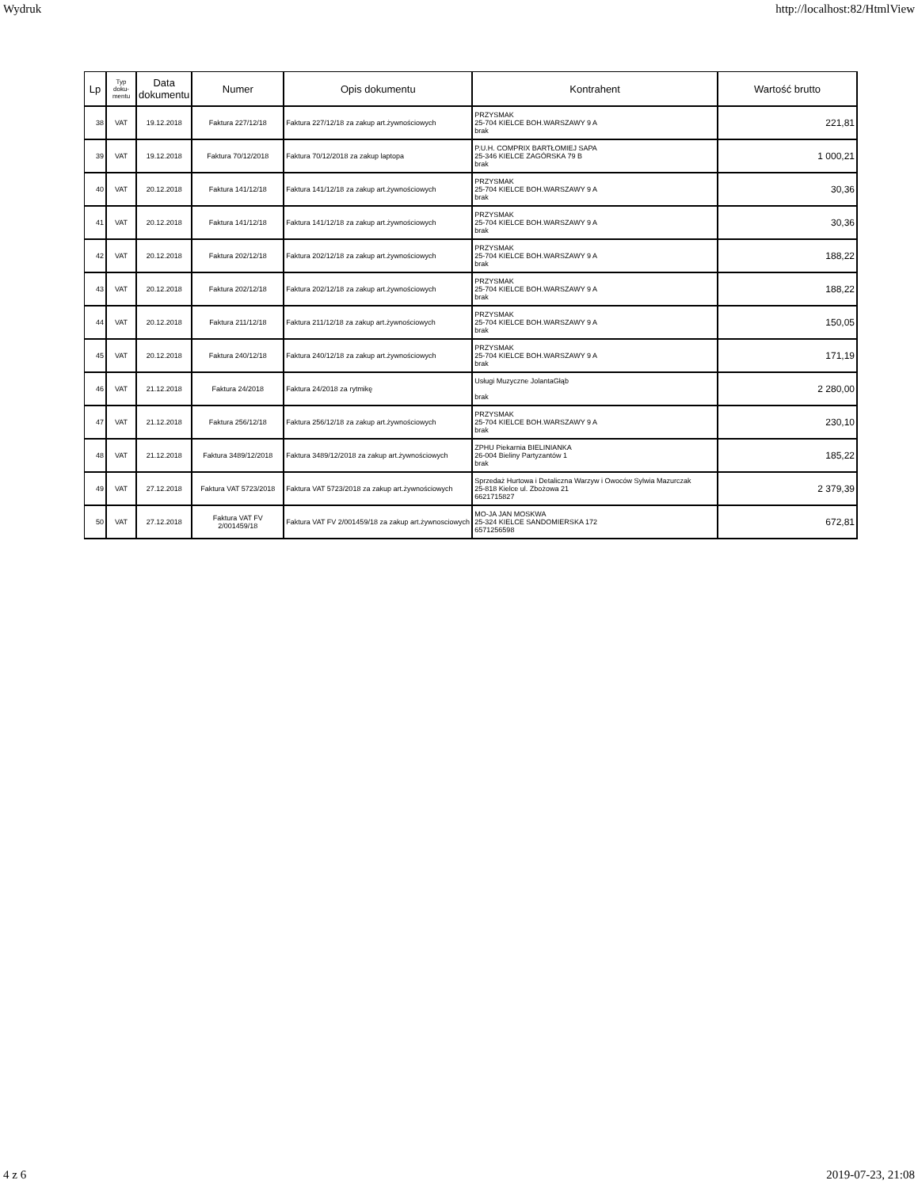Wydruk http://localhost:82/HtmlView
| Lp | Typ doku-mentu | Data dokumentu | Numer | Opis dokumentu | Kontrahent | Wartość brutto |
| --- | --- | --- | --- | --- | --- | --- |
| 38 | VAT | 19.12.2018 | Faktura 227/12/18 | Faktura 227/12/18 za zakup art.żywnościowych | PRZYSMAK 25-704 KIELCE BOH.WARSZAWY 9 A brak | 221,81 |
| 39 | VAT | 19.12.2018 | Faktura 70/12/2018 | Faktura 70/12/2018 za zakup laptopa | P.U.H. COMPRIX BARTŁOMIEJ SAPA 25-346 KIELCE ZAGÓRSKA 79 B brak | 1 000,21 |
| 40 | VAT | 20.12.2018 | Faktura 141/12/18 | Faktura 141/12/18 za zakup art.żywnościowych | PRZYSMAK 25-704 KIELCE BOH.WARSZAWY 9 A brak | 30,36 |
| 41 | VAT | 20.12.2018 | Faktura 141/12/18 | Faktura 141/12/18 za zakup art.żywnościowych | PRZYSMAK 25-704 KIELCE BOH.WARSZAWY 9 A brak | 30,36 |
| 42 | VAT | 20.12.2018 | Faktura 202/12/18 | Faktura 202/12/18 za zakup art.żywnościowych | PRZYSMAK 25-704 KIELCE BOH.WARSZAWY 9 A brak | 188,22 |
| 43 | VAT | 20.12.2018 | Faktura 202/12/18 | Faktura 202/12/18 za zakup art.żywnościowych | PRZYSMAK 25-704 KIELCE BOH.WARSZAWY 9 A brak | 188,22 |
| 44 | VAT | 20.12.2018 | Faktura 211/12/18 | Faktura 211/12/18 za zakup art.żywnościowych | PRZYSMAK 25-704 KIELCE BOH.WARSZAWY 9 A brak | 150,05 |
| 45 | VAT | 20.12.2018 | Faktura 240/12/18 | Faktura 240/12/18 za zakup art.żywnościowych | PRZYSMAK 25-704 KIELCE BOH.WARSZAWY 9 A brak | 171,19 |
| 46 | VAT | 21.12.2018 | Faktura 24/2018 | Faktura 24/2018 za rytmikę | Usługi Muzyczne JolantaGłąb brak | 2 280,00 |
| 47 | VAT | 21.12.2018 | Faktura 256/12/18 | Faktura 256/12/18 za zakup art.żywnościowych | PRZYSMAK 25-704 KIELCE BOH.WARSZAWY 9 A brak | 230,10 |
| 48 | VAT | 21.12.2018 | Faktura 3489/12/2018 | Faktura 3489/12/2018 za zakup art.żywnościowych | ZPHU Piekarnia BIELINIANKA 26-004 Bieliny Partyzantów 1 brak | 185,22 |
| 49 | VAT | 27.12.2018 | Faktura VAT 5723/2018 | Faktura VAT 5723/2018 za zakup art.żywnościowych | Sprzedaż Hurtowa i Detaliczna Warzyw i Owoców Sylwia Mazurczak 25-818 Kielce ul. Zbożowa 21 6621715827 | 2 379,39 |
| 50 | VAT | 27.12.2018 | Faktura VAT FV 2/001459/18 | Faktura VAT FV 2/001459/18 za zakup art.żywnosciowych | MO-JA JAN MOSKWA 25-324 KIELCE SANDOMIERSKA 172 6571256598 | 672,81 |
4 z 6 2019-07-23, 21:08